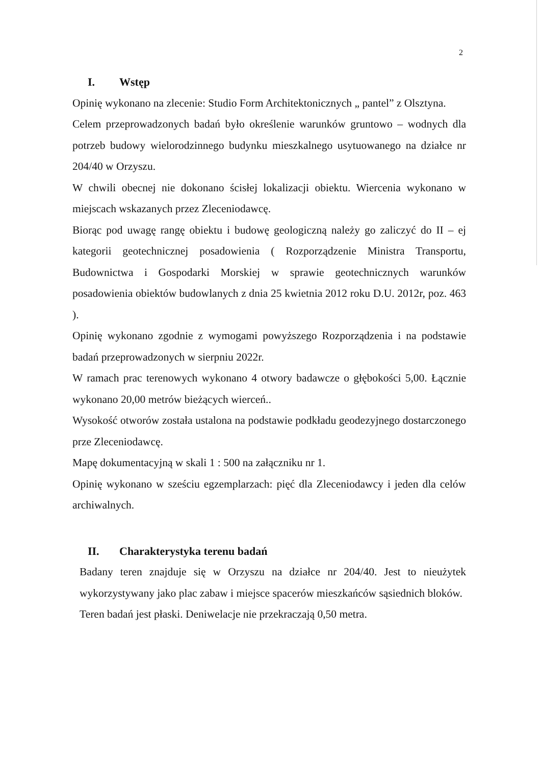2
I. Wstęp
Opinię wykonano na zlecenie: Studio Form Architektonicznych „ pantel” z Olsztyna.
Celem przeprowadzonych badań było określenie warunków gruntowo – wodnych dla potrzeb budowy wielorodzinnego budynku mieszkalnego usytuowanego na działce nr 204/40 w Orzyszu.
W chwili obecnej nie dokonano ścisłej lokalizacji obiektu. Wiercenia wykonano w miejscach wskazanych przez Zleceniodawcę.
Biorąc pod uwagę rangę obiektu i budowę geologiczną należy go zaliczyć do II – ej kategorii geotechnicznej posadowienia ( Rozporządzenie Ministra Transportu, Budownictwa i Gospodarki Morskiej w sprawie geotechnicznych warunków posadowienia obiektów budowlanych z dnia 25 kwietnia 2012 roku D.U. 2012r, poz. 463 ).
Opinię wykonano zgodnie z wymogami powyższego Rozporządzenia i na podstawie badań przeprowadzonych w sierpniu 2022r.
W ramach prac terenowych wykonano 4 otwory badawcze o głębokości 5,00. Łącznie wykonano 20,00 metrów bieżących wierceń..
Wysokość otworów została ustalona na podstawie podkładu geodezyjnego dostarczonego prze Zleceniodawcę.
Mapę dokumentacyjną w skali 1 : 500 na załączniku nr 1.
Opinię wykonano w sześciu egzemplarzach: pięć dla Zleceniodawcy i jeden dla celów archiwalnych.
II. Charakterystyka terenu badań
Badany teren znajduje się w Orzyszu na działce nr 204/40. Jest to nieużytek wykorzystywany jako plac zabaw i miejsce spacerów mieszkańców sąsiednich bloków.
Teren badań jest płaski. Deniwelacje nie przekraczają 0,50 metra.